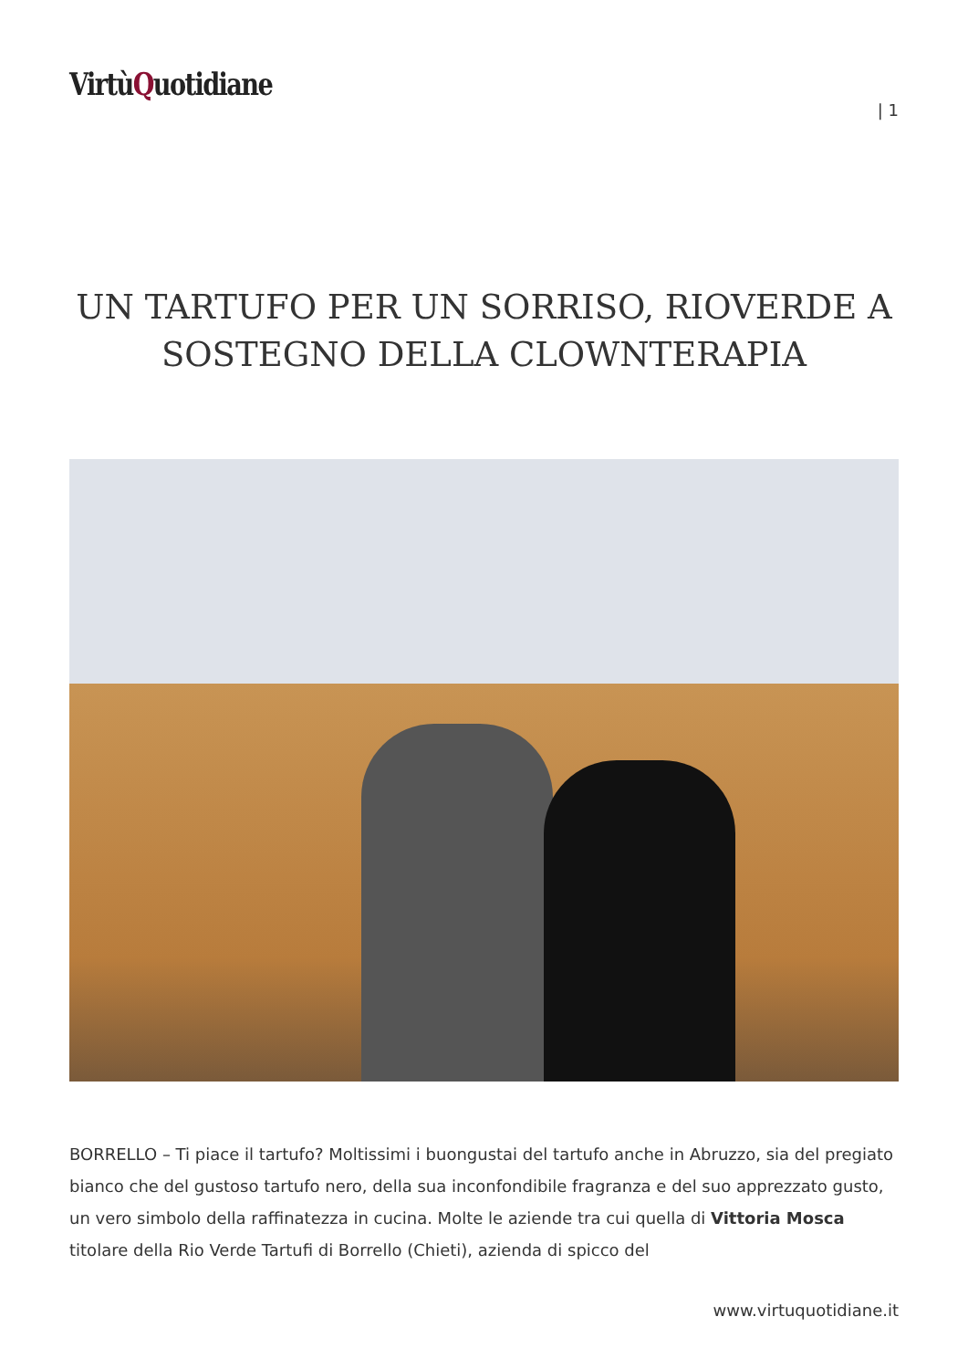VirtùQuotidiane
| 1
UN TARTUFO PER UN SORRISO, RIOVERDE A SOSTEGNO DELLA CLOWNTERAPIA
BORRELLO – Ti piace il tartufo? Moltissimi i buongustai del tartufo anche in Abruzzo, sia del pregiato bianco che del gustoso tartufo nero, della sua inconfondibile fragranza e del suo apprezzato gusto, un vero simbolo della raffinatezza in cucina. Molte le aziende tra cui quella di Vittoria Mosca titolare della Rio Verde Tartufi di Borrello (Chieti), azienda di spicco del
www.virtuquotidiane.it